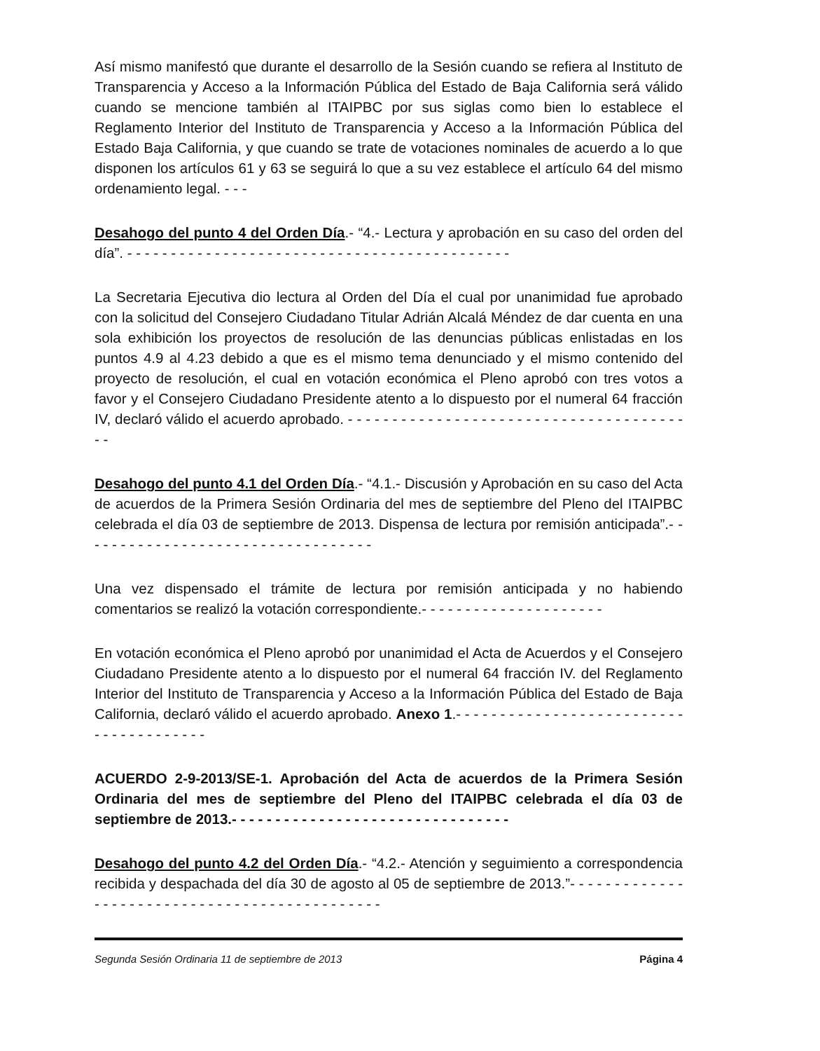Así mismo manifestó que durante el desarrollo de la Sesión cuando se refiera al Instituto de Transparencia y Acceso a la Información Pública del Estado de Baja California será válido cuando se mencione también al ITAIPBC por sus siglas como bien lo establece el Reglamento Interior del Instituto de Transparencia y Acceso a la Información Pública del Estado Baja California, y que cuando se trate de votaciones nominales de acuerdo a lo que disponen los artículos 61 y 63 se seguirá lo que a su vez establece el artículo 64 del mismo ordenamiento legal. - - -
Desahogo del punto 4 del Orden Día.- “4.- Lectura y aprobación en su caso del orden del día”. - - - - - - - - - - - - - - - - - - - - - - - - - - - - - - - - - - - - - - - - - - - -
La Secretaria Ejecutiva dio lectura al Orden del Día el cual por unanimidad fue aprobado con la solicitud del Consejero Ciudadano Titular Adrián Alcalá Méndez de dar cuenta en una sola exhibición los proyectos de resolución de las denuncias públicas enlistadas en los puntos 4.9 al 4.23 debido a que es el mismo tema denunciado y el mismo contenido del proyecto de resolución, el cual en votación económica el Pleno aprobó con tres votos a favor y el Consejero Ciudadano Presidente atento a lo dispuesto por el numeral 64 fracción IV, declaró válido el acuerdo aprobado. - - - - - - - - - - - - - - - - - - - - - - - - - - - - - - - - - - - - - - - -
Desahogo del punto 4.1 del Orden Día.- “4.1.- Discusión y Aprobación en su caso del Acta de acuerdos de la Primera Sesión Ordinaria del mes de septiembre del Pleno del ITAIPBC celebrada el día 03 de septiembre de 2013. Dispensa de lectura por remisión anticipada”.- - - - - - - - - - - - - - - - - - - - - - - - - - - - - - - - - -
Una vez dispensado el trámite de lectura por remisión anticipada y no habiendo comentarios se realizó la votación correspondiente.- - - - - - - - - - - - - - - - - - - - -
En votación económica el Pleno aprobó por unanimidad el Acta de Acuerdos y el Consejero Ciudadano Presidente atento a lo dispuesto por el numeral 64 fracción IV. del Reglamento Interior del Instituto de Transparencia y Acceso a la Información Pública del Estado de Baja California, declaró válido el acuerdo aprobado. Anexo 1.- - - - - - - - - - - - - - - - - - - - - - - - - - - - - - - - - - - - - - -
ACUERDO 2-9-2013/SE-1. Aprobación del Acta de acuerdos de la Primera Sesión Ordinaria del mes de septiembre del Pleno del ITAIPBC celebrada el día 03 de septiembre de 2013.- - - - - - - - - - - - - - - - - - - - - - - - - - - - - - - -
Desahogo del punto 4.2 del Orden Día.- “4.2.- Atención y seguimiento a correspondencia recibida y despachada del día 30 de agosto al 05 de septiembre de 2013.”- - - - - - - - - - - - - - - - - - - - - - - - - - - - - - - - - - - - - - - - - - - - - -
Segunda Sesión Ordinaria 11 de septiembre de 2013 Página 4